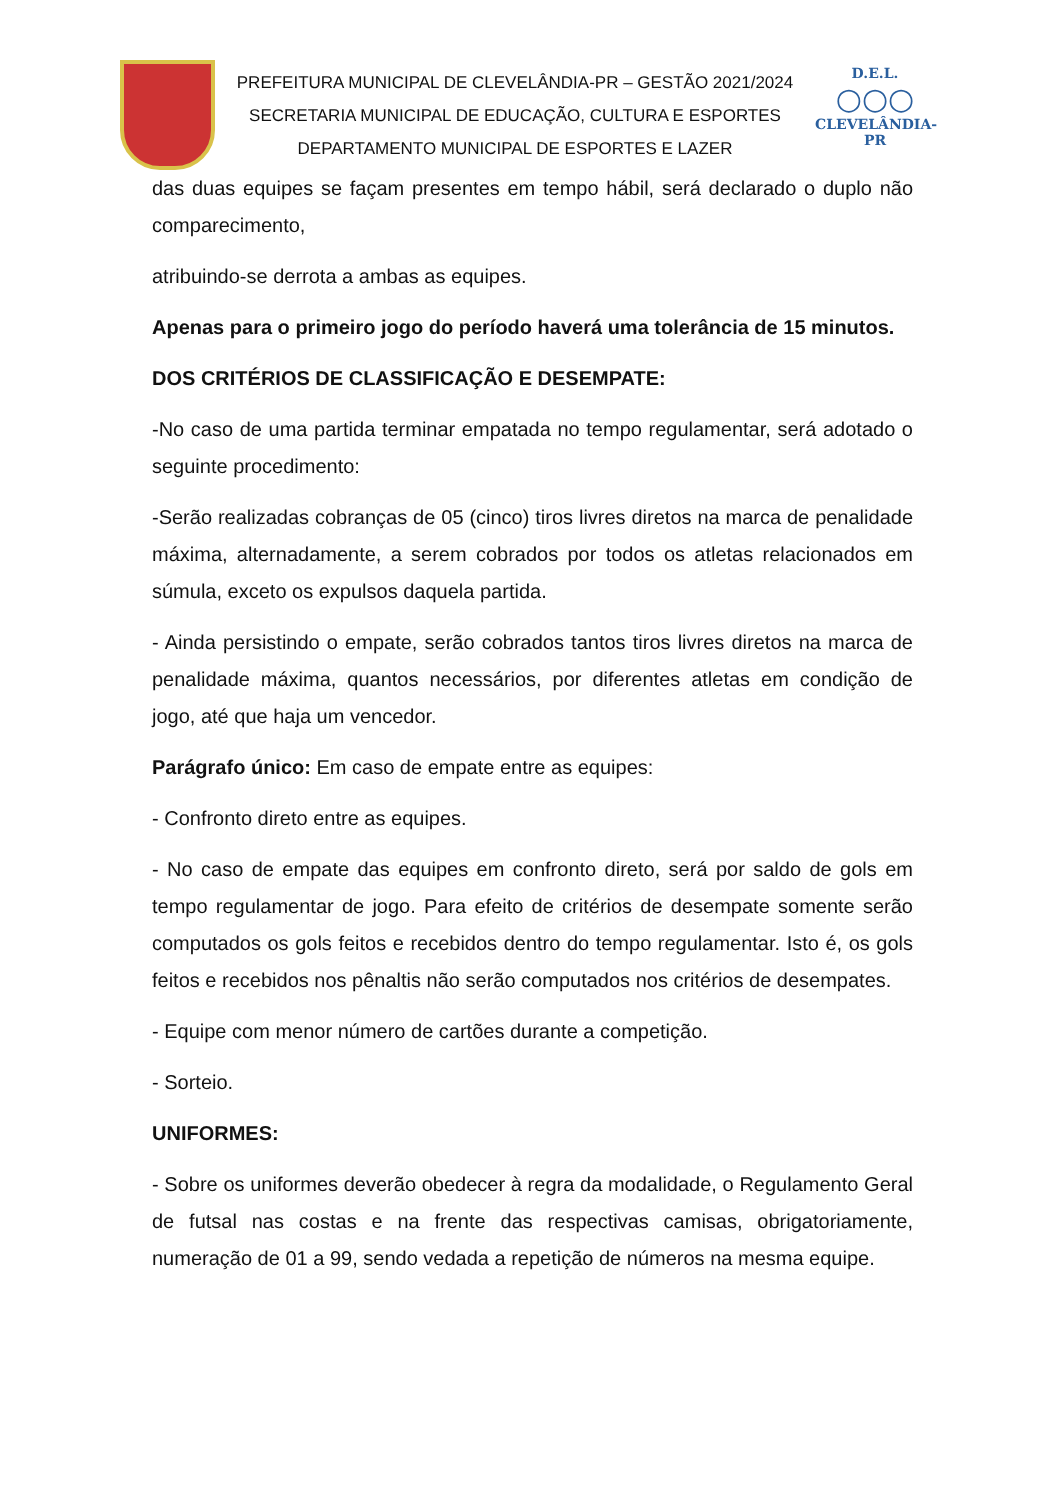PREFEITURA MUNICIPAL DE CLEVELÂNDIA-PR – GESTÃO 2021/2024
SECRETARIA MUNICIPAL DE EDUCAÇÃO, CULTURA E ESPORTES
DEPARTAMENTO MUNICIPAL DE ESPORTES E LAZER
D.E.L.
○○○
CLEVELÂNDIA-PR
das duas equipes se façam presentes em tempo hábil, será declarado o duplo não comparecimento,
atribuindo-se derrota a ambas as equipes.
Apenas para o primeiro jogo do período haverá uma tolerância de 15 minutos.
DOS CRITÉRIOS DE CLASSIFICAÇÃO E DESEMPATE:
-No caso de uma partida terminar empatada no tempo regulamentar, será adotado o seguinte procedimento:
-Serão realizadas cobranças de 05 (cinco) tiros livres diretos na marca de penalidade máxima, alternadamente, a serem cobrados por todos os atletas relacionados em súmula, exceto os expulsos daquela partida.
- Ainda persistindo o empate, serão cobrados tantos tiros livres diretos na marca de penalidade máxima, quantos necessários, por diferentes atletas em condição de jogo, até que haja um vencedor.
Parágrafo único: Em caso de empate entre as equipes:
- Confronto direto entre as equipes.
- No caso de empate das equipes em confronto direto, será por saldo de gols em tempo regulamentar de jogo. Para efeito de critérios de desempate somente serão computados os gols feitos e recebidos dentro do tempo regulamentar. Isto é, os gols feitos e recebidos nos pênaltis não serão computados nos critérios de desempates.
- Equipe com menor número de cartões durante a competição.
- Sorteio.
UNIFORMES:
- Sobre os uniformes deverão obedecer à regra da modalidade, o Regulamento Geral de futsal nas costas e na frente das respectivas camisas, obrigatoriamente, numeração de 01 a 99, sendo vedada a repetição de números na mesma equipe.